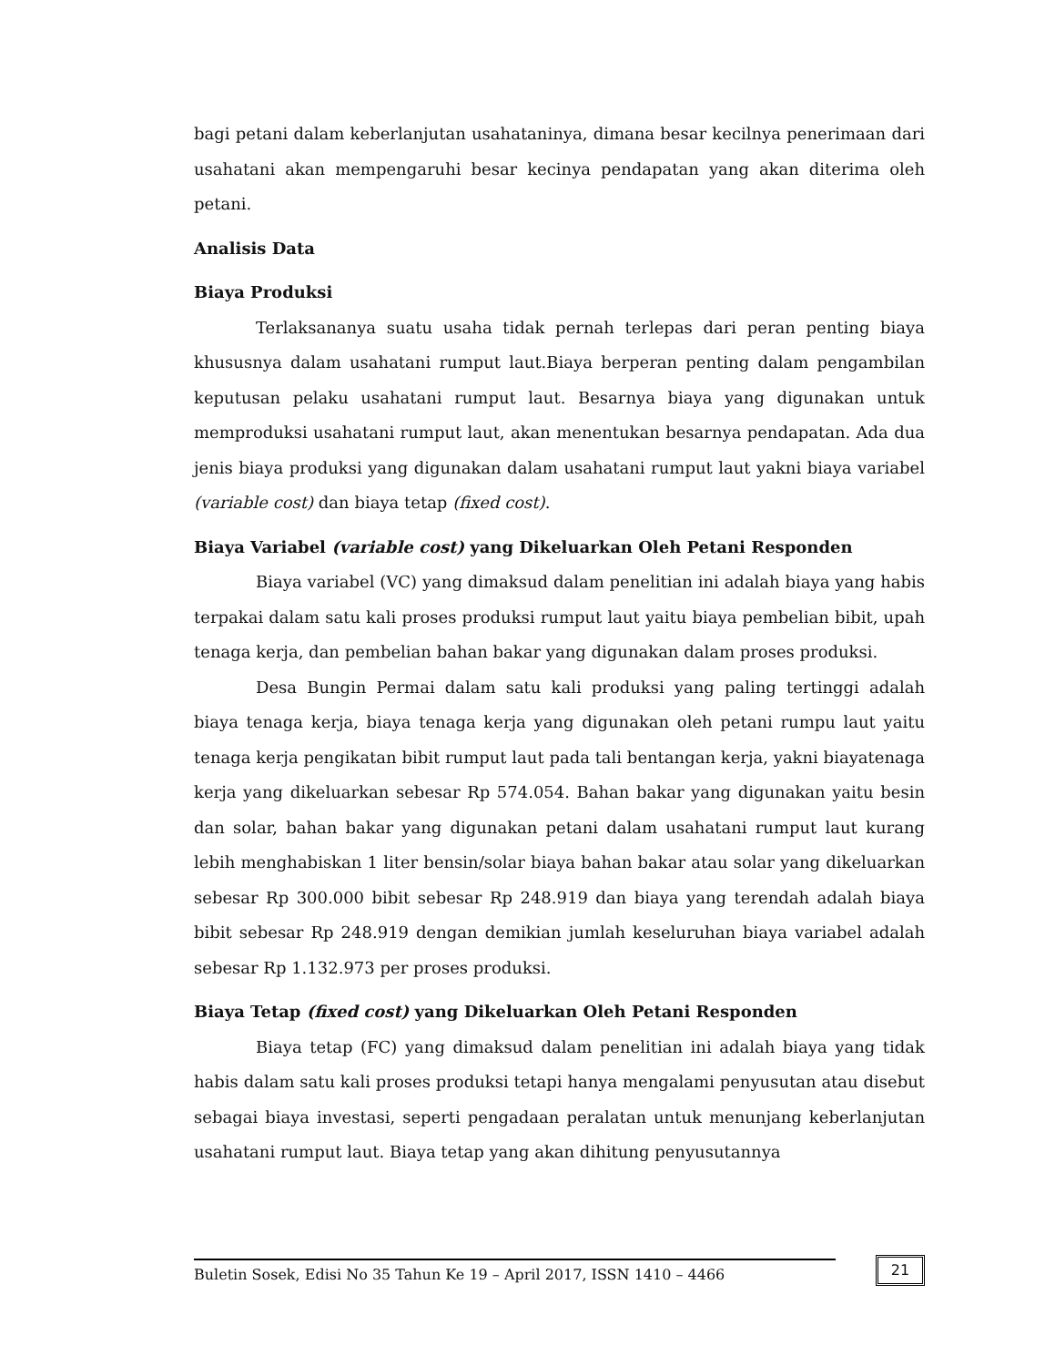bagi petani dalam keberlanjutan usahataninya, dimana besar kecilnya penerimaan dari usahatani akan mempengaruhi besar kecinya pendapatan yang akan diterima oleh petani.
Analisis Data
Biaya Produksi
Terlaksananya suatu usaha tidak pernah terlepas dari peran penting biaya khususnya dalam usahatani rumput laut.Biaya berperan penting dalam pengambilan keputusan pelaku usahatani rumput laut. Besarnya biaya yang digunakan untuk memproduksi usahatani rumput laut, akan menentukan besarnya pendapatan. Ada dua jenis biaya produksi yang digunakan dalam usahatani rumput laut yakni biaya variabel (variable cost) dan biaya tetap (fixed cost).
Biaya Variabel (variable cost) yang Dikeluarkan Oleh Petani Responden
Biaya variabel (VC) yang dimaksud dalam penelitian ini adalah biaya yang habis terpakai dalam satu kali proses produksi rumput laut yaitu biaya pembelian bibit, upah tenaga kerja, dan pembelian bahan bakar yang digunakan dalam proses produksi.
Desa Bungin Permai dalam satu kali produksi yang paling tertinggi adalah biaya tenaga kerja, biaya tenaga kerja yang digunakan oleh petani rumpu laut yaitu tenaga kerja pengikatan bibit rumput laut pada tali bentangan kerja, yakni biayatenaga kerja yang dikeluarkan sebesar Rp 574.054. Bahan bakar yang digunakan yaitu besin dan solar, bahan bakar yang digunakan petani dalam usahatani rumput laut kurang lebih menghabiskan 1 liter bensin/solar biaya bahan bakar atau solar yang dikeluarkan sebesar Rp 300.000 bibit sebesar Rp 248.919 dan biaya yang terendah adalah biaya bibit sebesar Rp 248.919 dengan demikian jumlah keseluruhan biaya variabel adalah sebesar Rp 1.132.973 per proses produksi.
Biaya Tetap (fixed cost) yang Dikeluarkan Oleh Petani Responden
Biaya tetap (FC) yang dimaksud dalam penelitian ini adalah biaya yang tidak habis dalam satu kali proses produksi tetapi hanya mengalami penyusutan atau disebut sebagai biaya investasi, seperti pengadaan peralatan untuk menunjang keberlanjutan usahatani rumput laut. Biaya tetap yang akan dihitung penyusutannya
Buletin Sosek, Edisi No 35 Tahun Ke 19 – April 2017, ISSN 1410 – 4466 21